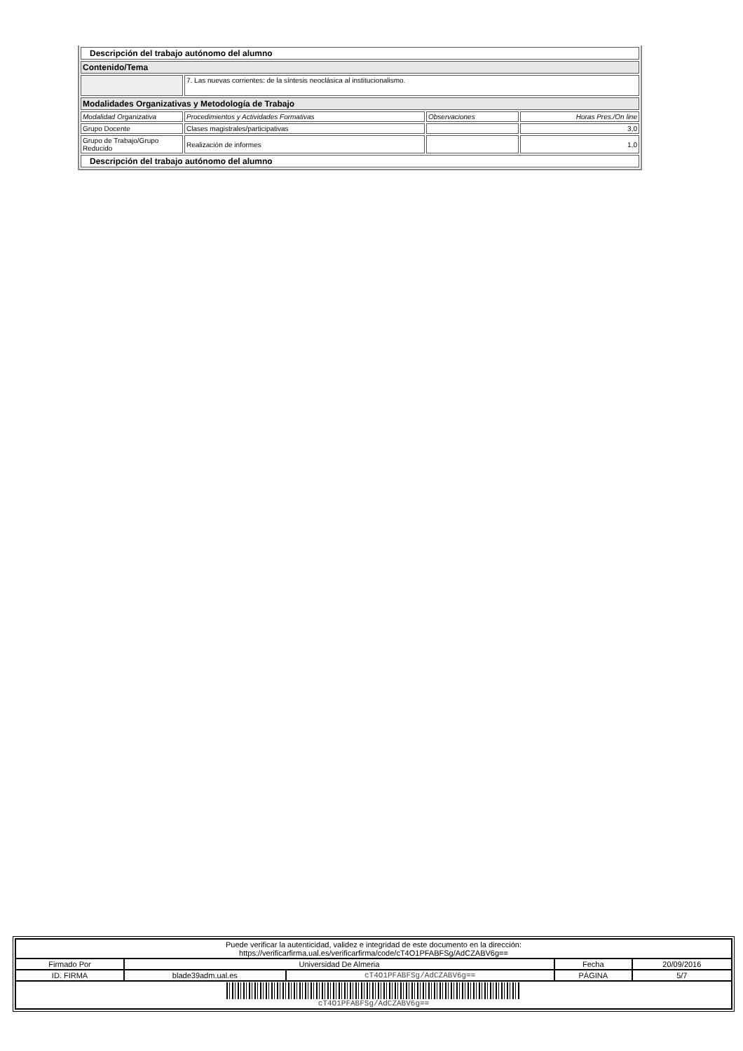| Descripción del trabajo autónomo del alumno | | | |
| Contenido/Tema | | | |
| | 7. Las nuevas corrientes: de la síntesis neoclásica al institucionalismo. | | |
| Modalidades Organizativas y Metodología de Trabajo | | | |
| Modalidad Organizativa | Procedimientos y Actividades Formativas | Observaciones | Horas Pres./On line |
| Grupo Docente | Clases magistrales/participativas | | 3,0 |
| Grupo de Trabajo/Grupo Reducido | Realización de informes | | 1,0 |
| Descripción del trabajo autónomo del alumno | | | |
| Puede verificar la autenticidad, validez e integridad de este documento en la dirección: https://verificarfirma.ual.es/verificarfirma/code/cT4O1PFABFSg/AdCZABV6g== | | | | |
| Firmado Por | Universidad De Almeria | | Fecha | 20/09/2016 |
| ID. FIRMA | blade39adm.ual.es | cT4O1PFABFSg/AdCZABV6g== | PÁGINA | 5/7 |
| cT4O1PFABFSg/AdCZABV6g== | | | | |